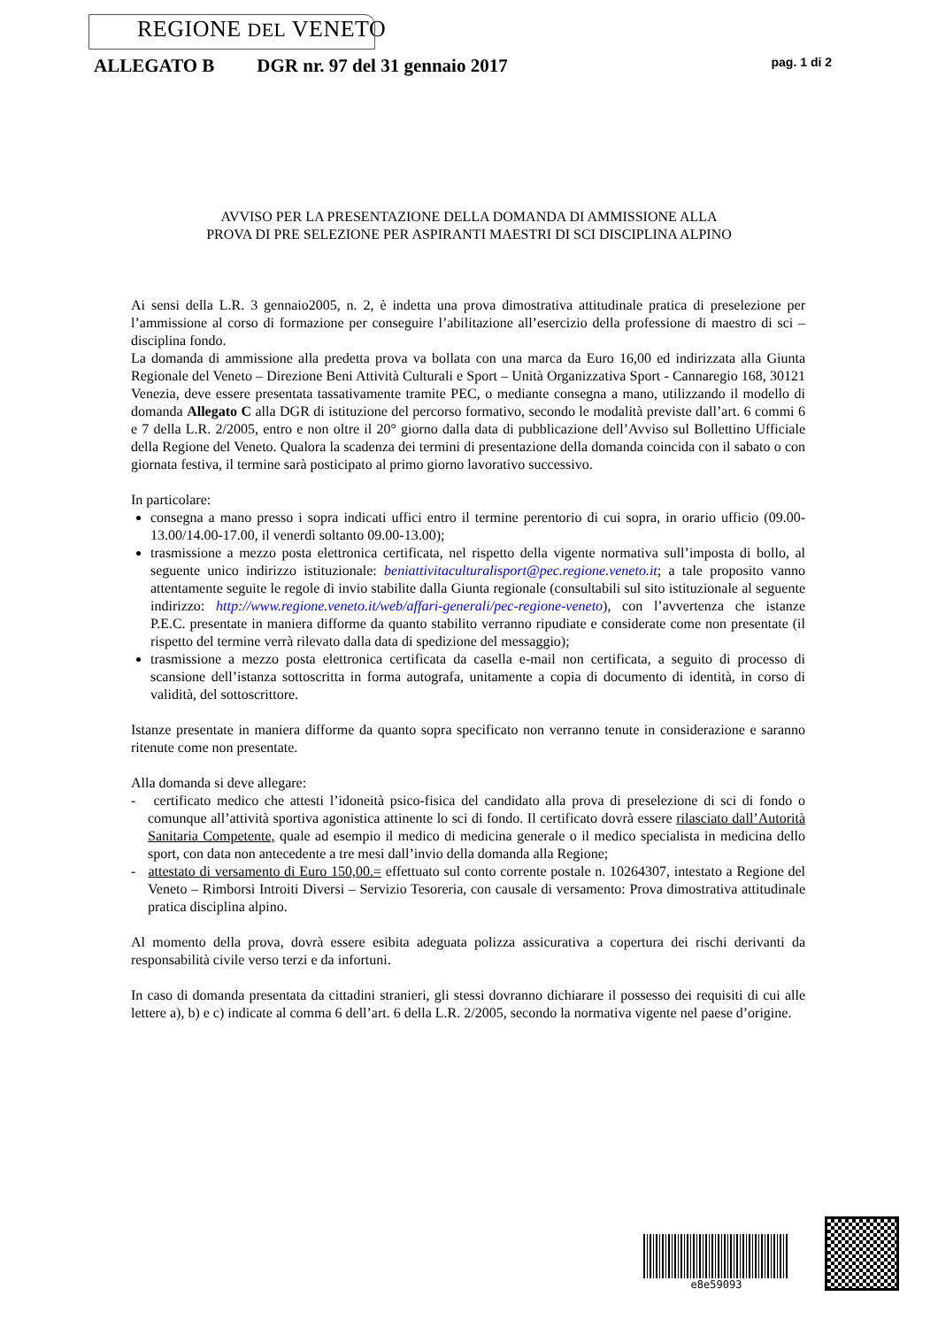REGIONE DEL VENETO
ALLEGATO B DGR nr. 97 del 31 gennaio 2017 pag. 1 di 2
AVVISO PER LA PRESENTAZIONE DELLA DOMANDA DI AMMISSIONE ALLA
PROVA DI PRE SELEZIONE PER ASPIRANTI MAESTRI DI SCI DISCIPLINA ALPINO
Ai sensi della L.R. 3 gennaio2005, n. 2, è indetta una prova dimostrativa attitudinale pratica di preselezione per l’ammissione al corso di formazione per conseguire l’abilitazione all’esercizio della professione di maestro di sci – disciplina fondo.
La domanda di ammissione alla predetta prova va bollata con una marca da Euro 16,00 ed indirizzata alla Giunta Regionale del Veneto – Direzione Beni Attività Culturali e Sport – Unità Organizzativa Sport - Cannaregio 168, 30121 Venezia, deve essere presentata tassativamente tramite PEC, o mediante consegna a mano, utilizzando il modello di domanda Allegato C alla DGR di istituzione del percorso formativo, secondo le modalità previste dall’art. 6 commi 6 e 7 della L.R. 2/2005, entro e non oltre il 20° giorno dalla data di pubblicazione dell’Avviso sul Bollettino Ufficiale della Regione del Veneto. Qualora la scadenza dei termini di presentazione della domanda coincida con il sabato o con giornata festiva, il termine sarà posticipato al primo giorno lavorativo successivo.
In particolare:
consegna a mano presso i sopra indicati uffici entro il termine perentorio di cui sopra, in orario ufficio (09.00-13.00/14.00-17.00, il venerdì soltanto 09.00-13.00);
trasmissione a mezzo posta elettronica certificata, nel rispetto della vigente normativa sull’imposta di bollo, al seguente unico indirizzo istituzionale: beniattivitaculturalisport@pec.regione.veneto.it; a tale proposito vanno attentamente seguite le regole di invio stabilite dalla Giunta regionale (consultabili sul sito istituzionale al seguente indirizzo: http://www.regione.veneto.it/web/affari-generali/pec-regione-veneto), con l’avvertenza che istanze P.E.C. presentate in maniera difforme da quanto stabilito verranno ripudiate e considerate come non presentate (il rispetto del termine verrà rilevato dalla data di spedizione del messaggio);
trasmissione a mezzo posta elettronica certificata da casella e-mail non certificata, a seguito di processo di scansione dell’istanza sottoscritta in forma autografa, unitamente a copia di documento di identità, in corso di validità, del sottoscrittore.
Istanze presentate in maniera difforme da quanto sopra specificato non verranno tenute in considerazione e saranno ritenute come non presentate.
Alla domanda si deve allegare:
- certificato medico che attesti l’idoneità psico-fisica del candidato alla prova di preselezione di sci di fondo o comunque all’attività sportiva agonistica attinente lo sci di fondo. Il certificato dovrà essere rilasciato dall’Autorità Sanitaria Competente, quale ad esempio il medico di medicina generale o il medico specialista in medicina dello sport, con data non antecedente a tre mesi dall’invio della domanda alla Regione;
- attestato di versamento di Euro 150,00.= effettuato sul conto corrente postale n. 10264307, intestato a Regione del Veneto – Rimborsi Introiti Diversi – Servizio Tesoreria, con causale di versamento: Prova dimostrativa attitudinale pratica disciplina alpino.
Al momento della prova, dovrà essere esibita adeguata polizza assicurativa a copertura dei rischi derivanti da responsabilità civile verso terzi e da infortuni.
In caso di domanda presentata da cittadini stranieri, gli stessi dovranno dichiarare il possesso dei requisiti di cui alle lettere a), b) e c) indicate al comma 6 dell’art. 6 della L.R. 2/2005, secondo la normativa vigente nel paese d’origine.
e8e59093